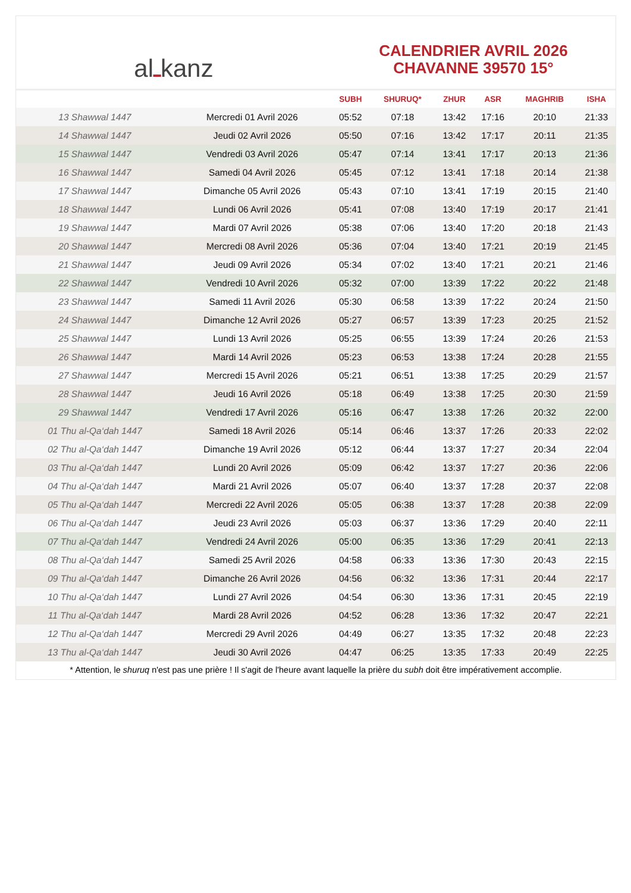al ـ kanz
CALENDRIER AVRIL 2026
CHAVANNE 39570 15°
| | | SUBH | SHURUQ* | ZHUR | ASR | MAGHRIB | ISHA |
| --- | --- | --- | --- | --- | --- | --- | --- |
| 13 Shawwal 1447 | Mercredi 01 Avril 2026 | 05:52 | 07:18 | 13:42 | 17:16 | 20:10 | 21:33 |
| 14 Shawwal 1447 | Jeudi 02 Avril 2026 | 05:50 | 07:16 | 13:42 | 17:17 | 20:11 | 21:35 |
| 15 Shawwal 1447 | Vendredi 03 Avril 2026 | 05:47 | 07:14 | 13:41 | 17:17 | 20:13 | 21:36 |
| 16 Shawwal 1447 | Samedi 04 Avril 2026 | 05:45 | 07:12 | 13:41 | 17:18 | 20:14 | 21:38 |
| 17 Shawwal 1447 | Dimanche 05 Avril 2026 | 05:43 | 07:10 | 13:41 | 17:19 | 20:15 | 21:40 |
| 18 Shawwal 1447 | Lundi 06 Avril 2026 | 05:41 | 07:08 | 13:40 | 17:19 | 20:17 | 21:41 |
| 19 Shawwal 1447 | Mardi 07 Avril 2026 | 05:38 | 07:06 | 13:40 | 17:20 | 20:18 | 21:43 |
| 20 Shawwal 1447 | Mercredi 08 Avril 2026 | 05:36 | 07:04 | 13:40 | 17:21 | 20:19 | 21:45 |
| 21 Shawwal 1447 | Jeudi 09 Avril 2026 | 05:34 | 07:02 | 13:40 | 17:21 | 20:21 | 21:46 |
| 22 Shawwal 1447 | Vendredi 10 Avril 2026 | 05:32 | 07:00 | 13:39 | 17:22 | 20:22 | 21:48 |
| 23 Shawwal 1447 | Samedi 11 Avril 2026 | 05:30 | 06:58 | 13:39 | 17:22 | 20:24 | 21:50 |
| 24 Shawwal 1447 | Dimanche 12 Avril 2026 | 05:27 | 06:57 | 13:39 | 17:23 | 20:25 | 21:52 |
| 25 Shawwal 1447 | Lundi 13 Avril 2026 | 05:25 | 06:55 | 13:39 | 17:24 | 20:26 | 21:53 |
| 26 Shawwal 1447 | Mardi 14 Avril 2026 | 05:23 | 06:53 | 13:38 | 17:24 | 20:28 | 21:55 |
| 27 Shawwal 1447 | Mercredi 15 Avril 2026 | 05:21 | 06:51 | 13:38 | 17:25 | 20:29 | 21:57 |
| 28 Shawwal 1447 | Jeudi 16 Avril 2026 | 05:18 | 06:49 | 13:38 | 17:25 | 20:30 | 21:59 |
| 29 Shawwal 1447 | Vendredi 17 Avril 2026 | 05:16 | 06:47 | 13:38 | 17:26 | 20:32 | 22:00 |
| 01 Thu al-Qa‘dah 1447 | Samedi 18 Avril 2026 | 05:14 | 06:46 | 13:37 | 17:26 | 20:33 | 22:02 |
| 02 Thu al-Qa‘dah 1447 | Dimanche 19 Avril 2026 | 05:12 | 06:44 | 13:37 | 17:27 | 20:34 | 22:04 |
| 03 Thu al-Qa‘dah 1447 | Lundi 20 Avril 2026 | 05:09 | 06:42 | 13:37 | 17:27 | 20:36 | 22:06 |
| 04 Thu al-Qa‘dah 1447 | Mardi 21 Avril 2026 | 05:07 | 06:40 | 13:37 | 17:28 | 20:37 | 22:08 |
| 05 Thu al-Qa‘dah 1447 | Mercredi 22 Avril 2026 | 05:05 | 06:38 | 13:37 | 17:28 | 20:38 | 22:09 |
| 06 Thu al-Qa‘dah 1447 | Jeudi 23 Avril 2026 | 05:03 | 06:37 | 13:36 | 17:29 | 20:40 | 22:11 |
| 07 Thu al-Qa‘dah 1447 | Vendredi 24 Avril 2026 | 05:00 | 06:35 | 13:36 | 17:29 | 20:41 | 22:13 |
| 08 Thu al-Qa‘dah 1447 | Samedi 25 Avril 2026 | 04:58 | 06:33 | 13:36 | 17:30 | 20:43 | 22:15 |
| 09 Thu al-Qa‘dah 1447 | Dimanche 26 Avril 2026 | 04:56 | 06:32 | 13:36 | 17:31 | 20:44 | 22:17 |
| 10 Thu al-Qa‘dah 1447 | Lundi 27 Avril 2026 | 04:54 | 06:30 | 13:36 | 17:31 | 20:45 | 22:19 |
| 11 Thu al-Qa‘dah 1447 | Mardi 28 Avril 2026 | 04:52 | 06:28 | 13:36 | 17:32 | 20:47 | 22:21 |
| 12 Thu al-Qa‘dah 1447 | Mercredi 29 Avril 2026 | 04:49 | 06:27 | 13:35 | 17:32 | 20:48 | 22:23 |
| 13 Thu al-Qa‘dah 1447 | Jeudi 30 Avril 2026 | 04:47 | 06:25 | 13:35 | 17:33 | 20:49 | 22:25 |
* Attention, le shuruq n'est pas une prière ! Il s'agit de l'heure avant laquelle la prière du subh doit être impérativement accomplie.